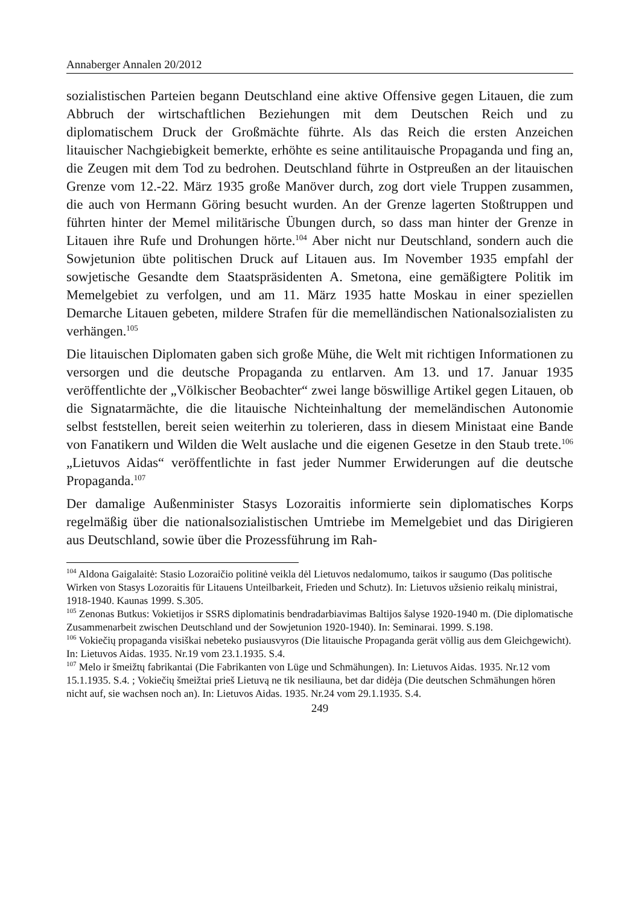Annaberger Annalen 20/2012
sozialistischen Parteien begann Deutschland eine aktive Offensive gegen Litauen, die zum Abbruch der wirtschaftlichen Beziehungen mit dem Deutschen Reich und zu diplomatischem Druck der Großmächte führte. Als das Reich die ersten Anzeichen litauischer Nachgiebigkeit bemerkte, erhöhte es seine antilitauische Propaganda und fing an, die Zeugen mit dem Tod zu bedrohen. Deutschland führte in Ostpreußen an der litauischen Grenze vom 12.-22. März 1935 große Manöver durch, zog dort viele Truppen zusammen, die auch von Hermann Göring besucht wurden. An der Grenze lagerten Stoßtruppen und führten hinter der Memel militärische Übungen durch, so dass man hinter der Grenze in Litauen ihre Rufe und Drohungen hörte.<sup>104</sup> Aber nicht nur Deutschland, sondern auch die Sowjetunion übte politischen Druck auf Litauen aus. Im November 1935 empfahl der sowjetische Gesandte dem Staatspräsidenten A. Smetona, eine gemäßigtere Politik im Memelgebiet zu verfolgen, und am 11. März 1935 hatte Moskau in einer speziellen Demarche Litauen gebeten, mildere Strafen für die memelländischen Nationalsozialisten zu verhängen.<sup>105</sup>
Die litauischen Diplomaten gaben sich große Mühe, die Welt mit richtigen Informationen zu versorgen und die deutsche Propaganda zu entlarven. Am 13. und 17. Januar 1935 veröffentlichte der „Völkischer Beobachter“ zwei lange böswillige Artikel gegen Litauen, ob die Signatarmächte, die die litauische Nichteinhaltung der memeländischen Autonomie selbst feststellen, bereit seien weiterhin zu tolerieren, dass in diesem Ministaat eine Bande von Fanatikern und Wilden die Welt auslache und die eigenen Gesetze in den Staub trete.<sup>106</sup> „Lietuvos Aidas“ veröffentlichte in fast jeder Nummer Erwiderungen auf die deutsche Propaganda.<sup>107</sup>
Der damalige Außenminister Stasys Lozoraitis informierte sein diplomatisches Korps regelmäßig über die nationalsozialistischen Umtriebe im Memelgebiet und das Dirigieren aus Deutschland, sowie über die Prozessführung im Rah-
<sup>104</sup> Aldona Gaigalaitė: Stasio Lozoraičio politinė veikla dėl Lietuvos nedalomumo, taikos ir saugumo (Das politische Wirken von Stasys Lozoraitis für Litauens Unteilbarkeit, Frieden und Schutz). In: Lietuvos užsienio reikalų ministrai, 1918-1940. Kaunas 1999. S.305.
<sup>105</sup> Zenonas Butkus: Vokietijos ir SSRS diplomatinis bendradarbiavimas Baltijos šalyse 1920-1940 m. (Die diplomatische Zusammenarbeit zwischen Deutschland und der Sowjetunion 1920-1940). In: Seminarai. 1999. S.198.
<sup>106</sup> Vokiečių propaganda visiškai nebeteko pusiausvyros (Die litauische Propaganda gerät völlig aus dem Gleichgewicht). In: Lietuvos Aidas. 1935. Nr.19 vom 23.1.1935. S.4.
<sup>107</sup> Melo ir šmeižtų fabrikantai (Die Fabrikanten von Lüge und Schmähungen). In: Lietuvos Aidas. 1935. Nr.12 vom 15.1.1935. S.4. ; Vokiečių šmeižtai prieš Lietuvą ne tik nesiliauna, bet dar didėja (Die deutschen Schmähungen hören nicht auf, sie wachsen noch an). In: Lietuvos Aidas. 1935. Nr.24 vom 29.1.1935. S.4.
249